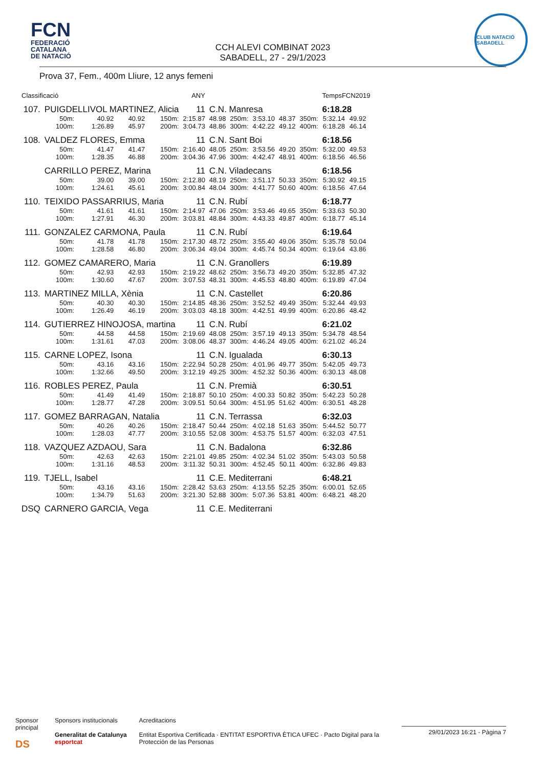FCN
FEDERACIÓ
CATALANA
DE NATACIÓ
CCH ALEVI COMBINAT 2023
SABADELL, 27 - 29/1/2023
CLUB NATACIÓ SABADELL
Prova 37, Fem., 400m Lliure, 12 anys femeni
| Classificació | | | | ANY | | | | | | | TempsFCN2019 | | |
| --- | --- | --- | --- | --- | --- | --- | --- | --- | --- | --- | --- | --- | --- |
| 107. | PUIGDELLIVOL MARTINEZ, Alicia | | | | 11 | C.N. Manresa | | | | | 6:18.28 | | |
| | 50m: | 40.92 | 40.92 | 150m: | 2:15.87 | 48.98 | 250m: | 3:53.10 | 48.37 | 350m: | 5:32.14 | 49.92 | |
| | 100m: | 1:26.89 | 45.97 | 200m: | 3:04.73 | 48.86 | 300m: | 4:42.22 | 49.12 | 400m: | 6:18.28 | 46.14 | |
| 108. | VALDEZ FLORES, Emma | | | | 11 | C.N. Sant Boi | | | | | 6:18.56 | | |
| | 50m: | 41.47 | 41.47 | 150m: | 2:16.40 | 48.05 | 250m: | 3:53.56 | 49.20 | 350m: | 5:32.00 | 49.53 | |
| | 100m: | 1:28.35 | 46.88 | 200m: | 3:04.36 | 47.96 | 300m: | 4:42.47 | 48.91 | 400m: | 6:18.56 | 46.56 | |
| | CARRILLO PEREZ, Marina | | | | 11 | C.N. Viladecans | | | | | 6:18.56 | | |
| | 50m: | 39.00 | 39.00 | 150m: | 2:12.80 | 48.19 | 250m: | 3:51.17 | 50.33 | 350m: | 5:30.92 | 49.15 | |
| | 100m: | 1:24.61 | 45.61 | 200m: | 3:00.84 | 48.04 | 300m: | 4:41.77 | 50.60 | 400m: | 6:18.56 | 47.64 | |
| 110. | TEIXIDO PASSARRIUS, Maria | | | | 11 | C.N. Rubí | | | | | 6:18.77 | | |
| | 50m: | 41.61 | 41.61 | 150m: | 2:14.97 | 47.06 | 250m: | 3:53.46 | 49.65 | 350m: | 5:33.63 | 50.30 | |
| | 100m: | 1:27.91 | 46.30 | 200m: | 3:03.81 | 48.84 | 300m: | 4:43.33 | 49.87 | 400m: | 6:18.77 | 45.14 | |
| 111. | GONZALEZ CARMONA, Paula | | | | 11 | C.N. Rubí | | | | | 6:19.64 | | |
| | 50m: | 41.78 | 41.78 | 150m: | 2:17.30 | 48.72 | 250m: | 3:55.40 | 49.06 | 350m: | 5:35.78 | 50.04 | |
| | 100m: | 1:28.58 | 46.80 | 200m: | 3:06.34 | 49.04 | 300m: | 4:45.74 | 50.34 | 400m: | 6:19.64 | 43.86 | |
| 112. | GOMEZ CAMARERO, Maria | | | | 11 | C.N. Granollers | | | | | 6:19.89 | | |
| | 50m: | 42.93 | 42.93 | 150m: | 2:19.22 | 48.62 | 250m: | 3:56.73 | 49.20 | 350m: | 5:32.85 | 47.32 | |
| | 100m: | 1:30.60 | 47.67 | 200m: | 3:07.53 | 48.31 | 300m: | 4:45.53 | 48.80 | 400m: | 6:19.89 | 47.04 | |
| 113. | MARTINEZ MILLA, Xènia | | | | 11 | C.N. Castellet | | | | | 6:20.86 | | |
| | 50m: | 40.30 | 40.30 | 150m: | 2:14.85 | 48.36 | 250m: | 3:52.52 | 49.49 | 350m: | 5:32.44 | 49.93 | |
| | 100m: | 1:26.49 | 46.19 | 200m: | 3:03.03 | 48.18 | 300m: | 4:42.51 | 49.99 | 400m: | 6:20.86 | 48.42 | |
| 114. | GUTIERREZ HINOJOSA, martina | | | | 11 | C.N. Rubí | | | | | 6:21.02 | | |
| | 50m: | 44.58 | 44.58 | 150m: | 2:19.69 | 48.08 | 250m: | 3:57.19 | 49.13 | 350m: | 5:34.78 | 48.54 | |
| | 100m: | 1:31.61 | 47.03 | 200m: | 3:08.06 | 48.37 | 300m: | 4:46.24 | 49.05 | 400m: | 6:21.02 | 46.24 | |
| 115. | CARNE LOPEZ, Isona | | | | 11 | C.N. Igualada | | | | | 6:30.13 | | |
| | 50m: | 43.16 | 43.16 | 150m: | 2:22.94 | 50.28 | 250m: | 4:01.96 | 49.77 | 350m: | 5:42.05 | 49.73 | |
| | 100m: | 1:32.66 | 49.50 | 200m: | 3:12.19 | 49.25 | 300m: | 4:52.32 | 50.36 | 400m: | 6:30.13 | 48.08 | |
| 116. | ROBLES PEREZ, Paula | | | | 11 | C.N. Premià | | | | | 6:30.51 | | |
| | 50m: | 41.49 | 41.49 | 150m: | 2:18.87 | 50.10 | 250m: | 4:00.33 | 50.82 | 350m: | 5:42.23 | 50.28 | |
| | 100m: | 1:28.77 | 47.28 | 200m: | 3:09.51 | 50.64 | 300m: | 4:51.95 | 51.62 | 400m: | 6:30.51 | 48.28 | |
| 117. | GOMEZ BARRAGAN, Natalia | | | | 11 | C.N. Terrassa | | | | | 6:32.03 | | |
| | 50m: | 40.26 | 40.26 | 150m: | 2:18.47 | 50.44 | 250m: | 4:02.18 | 51.63 | 350m: | 5:44.52 | 50.77 | |
| | 100m: | 1:28.03 | 47.77 | 200m: | 3:10.55 | 52.08 | 300m: | 4:53.75 | 51.57 | 400m: | 6:32.03 | 47.51 | |
| 118. | VAZQUEZ AZDAOU, Sara | | | | 11 | C.N. Badalona | | | | | 6:32.86 | | |
| | 50m: | 42.63 | 42.63 | 150m: | 2:21.01 | 49.85 | 250m: | 4:02.34 | 51.02 | 350m: | 5:43.03 | 50.58 | |
| | 100m: | 1:31.16 | 48.53 | 200m: | 3:11.32 | 50.31 | 300m: | 4:52.45 | 50.11 | 400m: | 6:32.86 | 49.83 | |
| 119. | TJELL, Isabel | | | | 11 | C.E. Mediterrani | | | | | 6:48.21 | | |
| | 50m: | 43.16 | 43.16 | 150m: | 2:28.42 | 53.63 | 250m: | 4:13.55 | 52.25 | 350m: | 6:00.01 | 52.65 | |
| | 100m: | 1:34.79 | 51.63 | 200m: | 3:21.30 | 52.88 | 300m: | 5:07.36 | 53.81 | 400m: | 6:48.21 | 48.20 | |
| DSQ | CARNERO GARCIA, Vega | | | | 11 | C.E. Mediterrani | | | | | | | |
Sponsor principal
DS
Sponsors institucionals
Generalitat de Catalunya esportcat
Acreditacions
Entitat Esportiva Certificada · ENTITAT ESPORTIVA ÈTICA UFEC · Pacto Digital para la Protección de las Personas
29/01/2023 16:21 - Pàgina 7